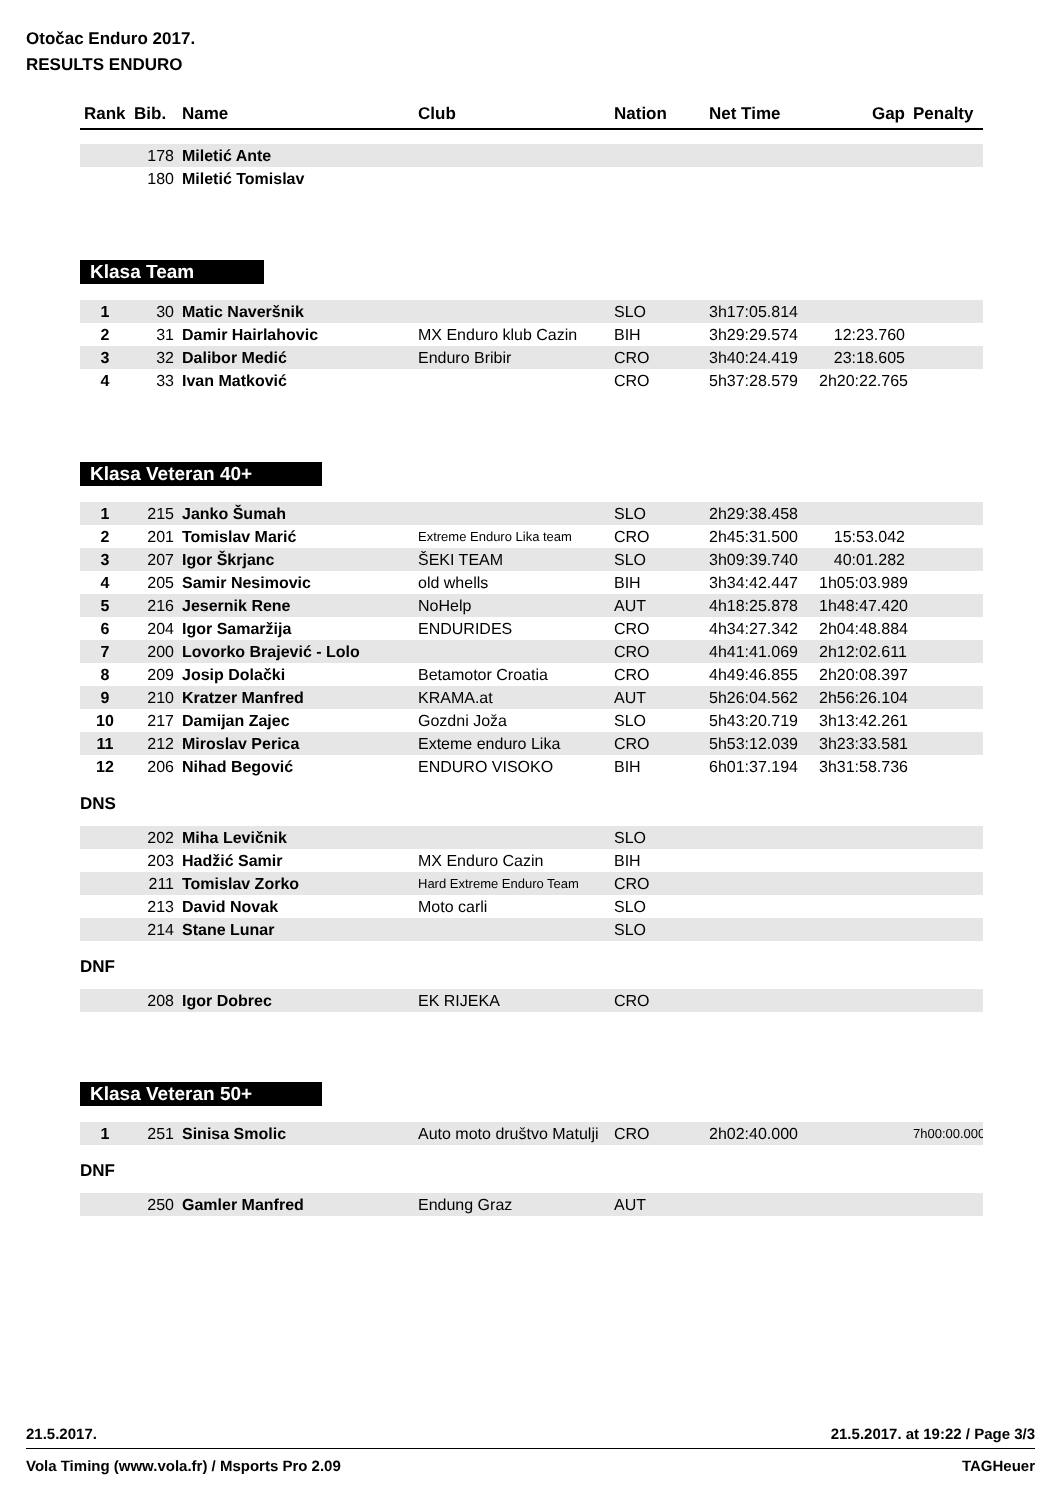Otočac Enduro 2017.
RESULTS ENDURO
| Rank | Bib. | Name | Club | Nation | Net Time | Gap | Penalty |
| --- | --- | --- | --- | --- | --- | --- | --- |
| | 178 | Miletić Ante | | | | | |
| | 180 | Miletić Tomislav | | | | | |
Klasa Team
| 1 | 30 | Matic Naveršnik | | SLO | 3h17:05.814 | | |
| 2 | 31 | Damir Hairlahovic | MX Enduro klub Cazin | BIH | 3h29:29.574 | 12:23.760 | |
| 3 | 32 | Dalibor Medić | Enduro Bribir | CRO | 3h40:24.419 | 23:18.605 | |
| 4 | 33 | Ivan Matković | | CRO | 5h37:28.579 | 2h20:22.765 | |
Klasa Veteran 40+
| 1 | 215 | Janko Šumah | | SLO | 2h29:38.458 | | |
| 2 | 201 | Tomislav Marić | Extreme Enduro Lika team | CRO | 2h45:31.500 | 15:53.042 | |
| 3 | 207 | Igor Škrjanc | ŠEKI TEAM | SLO | 3h09:39.740 | 40:01.282 | |
| 4 | 205 | Samir Nesimovic | old whells | BIH | 3h34:42.447 | 1h05:03.989 | |
| 5 | 216 | Jesernik Rene | NoHelp | AUT | 4h18:25.878 | 1h48:47.420 | |
| 6 | 204 | Igor Samaržija | ENDURIDES | CRO | 4h34:27.342 | 2h04:48.884 | |
| 7 | 200 | Lovorko Brajević - Lolo | | CRO | 4h41:41.069 | 2h12:02.611 | |
| 8 | 209 | Josip Dolački | Betamotor Croatia | CRO | 4h49:46.855 | 2h20:08.397 | |
| 9 | 210 | Kratzer Manfred | KRAMA.at | AUT | 5h26:04.562 | 2h56:26.104 | |
| 10 | 217 | Damijan Zajec | Gozdni Joža | SLO | 5h43:20.719 | 3h13:42.261 | |
| 11 | 212 | Miroslav Perica | Exteme enduro Lika | CRO | 5h53:12.039 | 3h23:33.581 | |
| 12 | 206 | Nihad Begović | ENDURO VISOKO | BIH | 6h01:37.194 | 3h31:58.736 | |
DNS
| | 202 | Miha Levičnik | | SLO | | | |
| | 203 | Hadžić Samir | MX Enduro Cazin | BIH | | | |
| | 211 | Tomislav Zorko | Hard Extreme Enduro Team | CRO | | | |
| | 213 | David Novak | Moto carli | SLO | | | |
| | 214 | Stane Lunar | | SLO | | | |
DNF
| | 208 | Igor Dobrec | EK RIJEKA | CRO | | | |
Klasa Veteran 50+
| 1 | 251 | Sinisa Smolic | Auto moto društvo Matulji | CRO | 2h02:40.000 | | 7h00:00.000 |
DNF
| | 250 | Gamler Manfred | Endung Graz | AUT | | | |
21.5.2017. 21.5.2017. at 19:22 / Page 3/3
Vola Timing (www.vola.fr) / Msports Pro 2.09 TAGHeuer